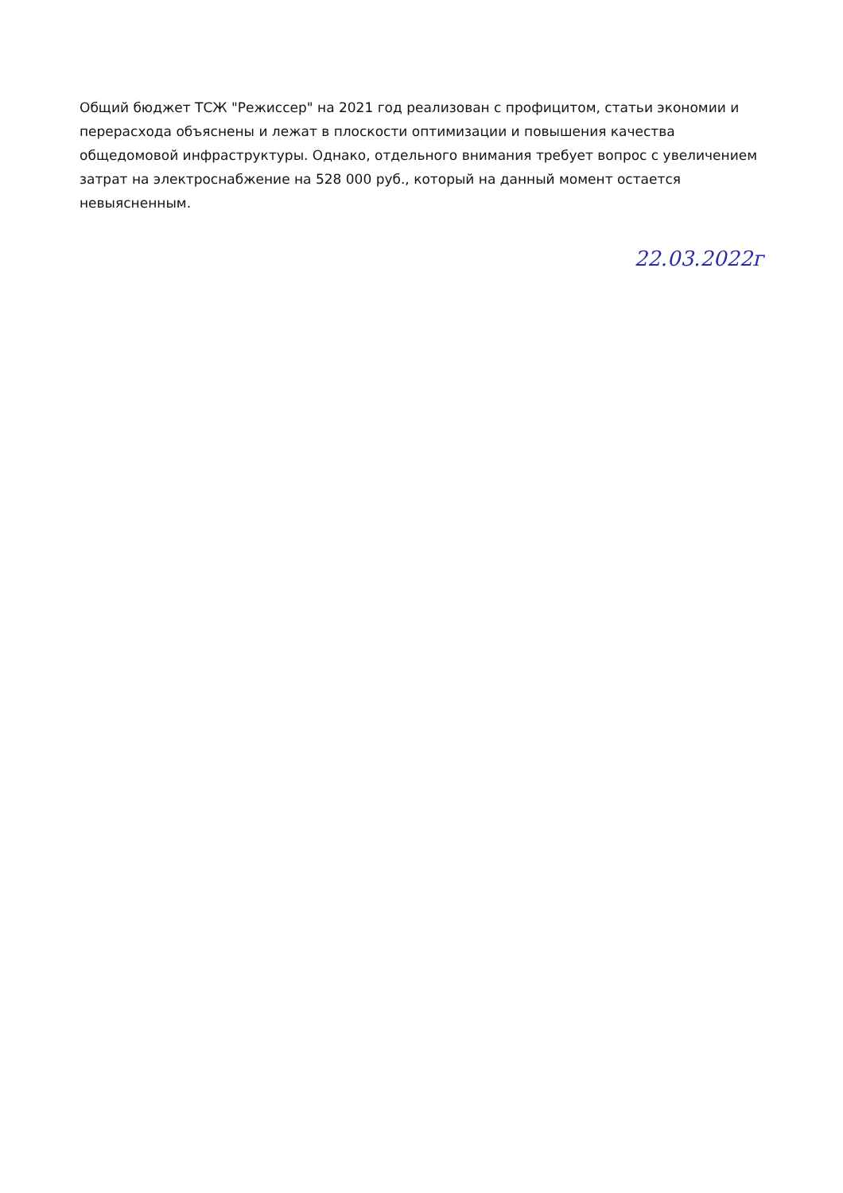Общий бюджет ТСЖ "Режиссер" на 2021 год реализован с профицитом, статьи экономии и перерасхода объяснены и лежат в плоскости оптимизации и повышения качества общедомовой инфраструктуры. Однако, отдельного внимания требует вопрос с увеличением затрат на электроснабжение на 528 000 руб., который на данный момент остается невыясненным.
22.03.2022г